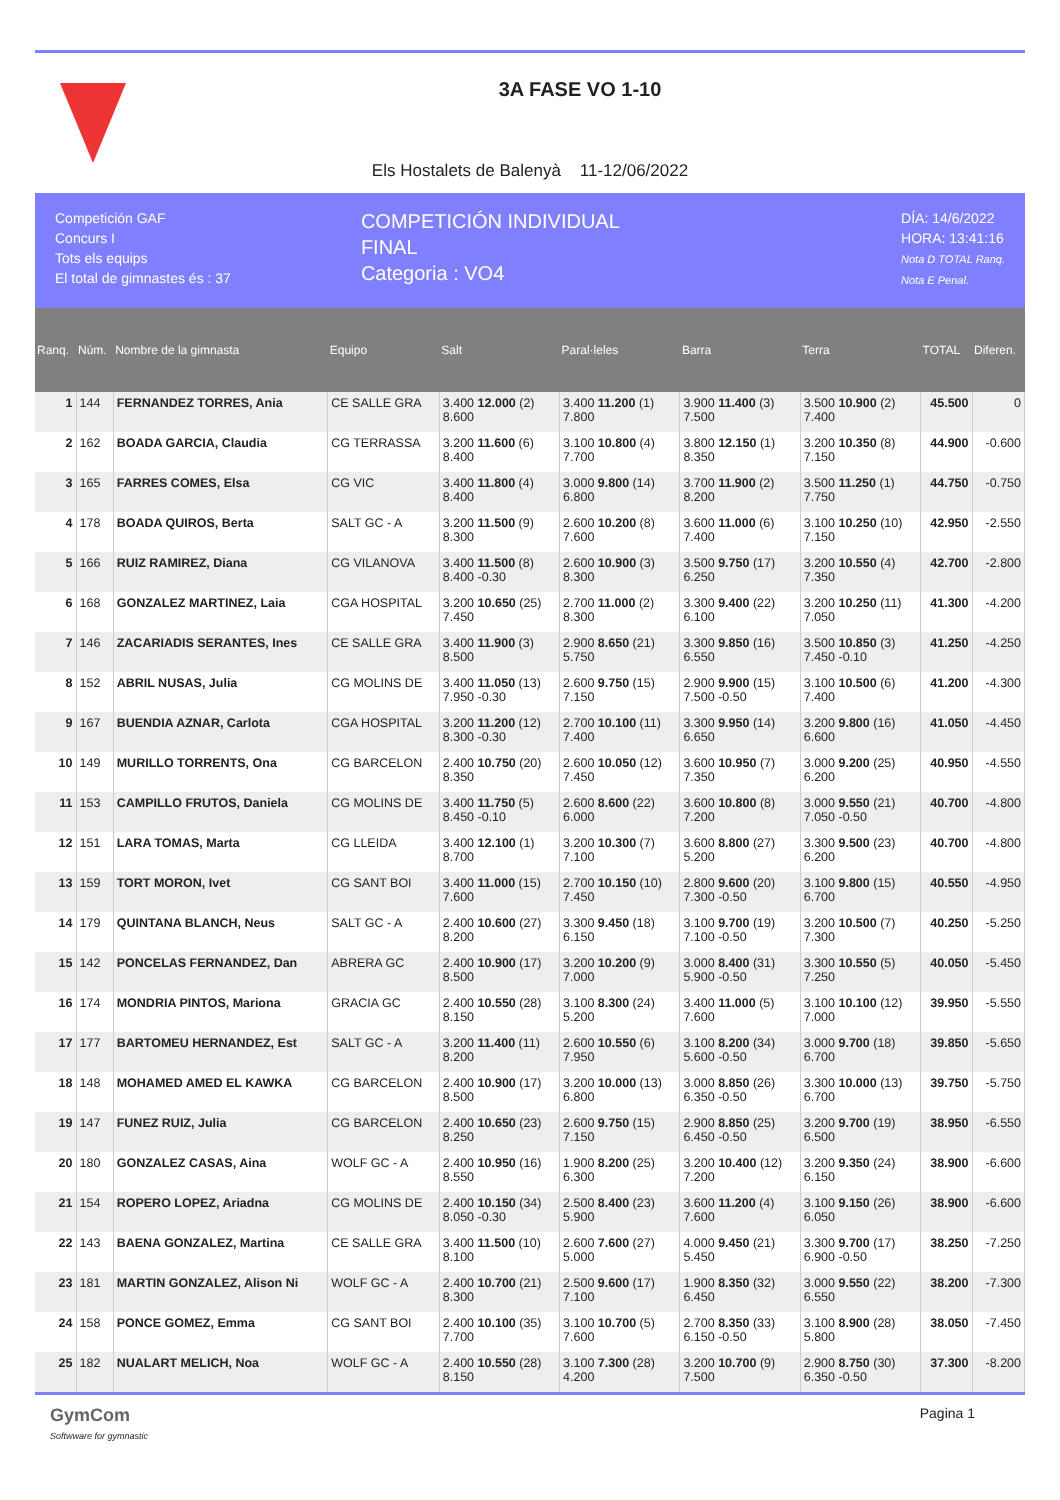3A FASE VO 1-10
Els Hostalets de Balenyà 11-12/06/2022
Competición GAF
Concurs I
Tots els equips
El total de gimnastes és : 37
COMPETICIÓN INDIVIDUAL
FINAL
Categoria : VO4
DÍA: 14/6/2022
HORA: 13:41:16
Nota D TOTAL Ranq.
Nota E Penal.
| Ranq. | Núm. | Nombre de la gimnasta | Equipo | Salt | Paral·leles | Barra | Terra | TOTAL | Diferen. |
| --- | --- | --- | --- | --- | --- | --- | --- | --- | --- |
| 1 | 144 | FERNANDEZ TORRES, Ania | CE SALLE GRA | 3.400 12.000 (2) 8.600 | 3.400 11.200 (1) 7.800 | 3.900 11.400 (3) 7.500 | 3.500 10.900 (2) 7.400 | 45.500 | 0 |
| 2 | 162 | BOADA GARCIA, Claudia | CG TERRASSA | 3.200 11.600 (6) 8.400 | 3.100 10.800 (4) 7.700 | 3.800 12.150 (1) 8.350 | 3.200 10.350 (8) 7.150 | 44.900 | -0.600 |
| 3 | 165 | FARRES COMES, Elsa | CG VIC | 3.400 11.800 (4) 8.400 | 3.000 9.800 (14) 6.800 | 3.700 11.900 (2) 8.200 | 3.500 11.250 (1) 7.750 | 44.750 | -0.750 |
| 4 | 178 | BOADA QUIROS, Berta | SALT GC - A | 3.200 11.500 (9) 8.300 | 2.600 10.200 (8) 7.600 | 3.600 11.000 (6) 7.400 | 3.100 10.250 (10) 7.150 | 42.950 | -2.550 |
| 5 | 166 | RUIZ RAMIREZ, Diana | CG VILANOVA | 3.400 11.500 (8) 8.400 -0.30 | 2.600 10.900 (3) 8.300 | 3.500 9.750 (17) 6.250 | 3.200 10.550 (4) 7.350 | 42.700 | -2.800 |
| 6 | 168 | GONZALEZ MARTINEZ, Laia | CGA HOSPITAL | 3.200 10.650 (25) 7.450 | 2.700 11.000 (2) 8.300 | 3.300 9.400 (22) 6.100 | 3.200 10.250 (11) 7.050 | 41.300 | -4.200 |
| 7 | 146 | ZACARIADIS SERANTES, Ines | CE SALLE GRA | 3.400 11.900 (3) 8.500 | 2.900 8.650 (21) 5.750 | 3.300 9.850 (16) 6.550 | 3.500 10.850 (3) 7.450 -0.10 | 41.250 | -4.250 |
| 8 | 152 | ABRIL NUSAS, Julia | CG MOLINS DE | 3.400 11.050 (13) 7.950 -0.30 | 2.600 9.750 (15) 7.150 | 2.900 9.900 (15) 7.500 -0.50 | 3.100 10.500 (6) 7.400 | 41.200 | -4.300 |
| 9 | 167 | BUENDIA AZNAR, Carlota | CGA HOSPITAL | 3.200 11.200 (12) 8.300 -0.30 | 2.700 10.100 (11) 7.400 | 3.300 9.950 (14) 6.650 | 3.200 9.800 (16) 6.600 | 41.050 | -4.450 |
| 10 | 149 | MURILLO TORRENTS, Ona | CG BARCELON | 2.400 10.750 (20) 8.350 | 2.600 10.050 (12) 7.450 | 3.600 10.950 (7) 7.350 | 3.000 9.200 (25) 6.200 | 40.950 | -4.550 |
| 11 | 153 | CAMPILLO FRUTOS, Daniela | CG MOLINS DE | 3.400 11.750 (5) 8.450 -0.10 | 2.600 8.600 (22) 6.000 | 3.600 10.800 (8) 7.200 | 3.000 9.550 (21) 7.050 -0.50 | 40.700 | -4.800 |
| 12 | 151 | LARA TOMAS, Marta | CG LLEIDA | 3.400 12.100 (1) 8.700 | 3.200 10.300 (7) 7.100 | 3.600 8.800 (27) 5.200 | 3.300 9.500 (23) 6.200 | 40.700 | -4.800 |
| 13 | 159 | TORT MORON, Ivet | CG SANT BOI | 3.400 11.000 (15) 7.600 | 2.700 10.150 (10) 7.450 | 2.800 9.600 (20) 7.300 -0.50 | 3.100 9.800 (15) 6.700 | 40.550 | -4.950 |
| 14 | 179 | QUINTANA BLANCH, Neus | SALT GC - A | 2.400 10.600 (27) 8.200 | 3.300 9.450 (18) 6.150 | 3.100 9.700 (19) 7.100 -0.50 | 3.200 10.500 (7) 7.300 | 40.250 | -5.250 |
| 15 | 142 | PONCELAS FERNANDEZ, Dan | ABRERA GC | 2.400 10.900 (17) 8.500 | 3.200 10.200 (9) 7.000 | 3.000 8.400 (31) 5.900 -0.50 | 3.300 10.550 (5) 7.250 | 40.050 | -5.450 |
| 16 | 174 | MONDRIA PINTOS, Mariona | GRACIA GC | 2.400 10.550 (28) 8.150 | 3.100 8.300 (24) 5.200 | 3.400 11.000 (5) 7.600 | 3.100 10.100 (12) 7.000 | 39.950 | -5.550 |
| 17 | 177 | BARTOMEU HERNANDEZ, Est | SALT GC - A | 3.200 11.400 (11) 8.200 | 2.600 10.550 (6) 7.950 | 3.100 8.200 (34) 5.600 -0.50 | 3.000 9.700 (18) 6.700 | 39.850 | -5.650 |
| 18 | 148 | MOHAMED AMED EL KAWKA | CG BARCELON | 2.400 10.900 (17) 8.500 | 3.200 10.000 (13) 6.800 | 3.000 8.850 (26) 6.350 -0.50 | 3.300 10.000 (13) 6.700 | 39.750 | -5.750 |
| 19 | 147 | FUNEZ RUIZ, Julia | CG BARCELON | 2.400 10.650 (23) 8.250 | 2.600 9.750 (15) 7.150 | 2.900 8.850 (25) 6.450 -0.50 | 3.200 9.700 (19) 6.500 | 38.950 | -6.550 |
| 20 | 180 | GONZALEZ CASAS, Aina | WOLF GC - A | 2.400 10.950 (16) 8.550 | 1.900 8.200 (25) 6.300 | 3.200 10.400 (12) 7.200 | 3.200 9.350 (24) 6.150 | 38.900 | -6.600 |
| 21 | 154 | ROPERO LOPEZ, Ariadna | CG MOLINS DE | 2.400 10.150 (34) 8.050 -0.30 | 2.500 8.400 (23) 5.900 | 3.600 11.200 (4) 7.600 | 3.100 9.150 (26) 6.050 | 38.900 | -6.600 |
| 22 | 143 | BAENA GONZALEZ, Martina | CE SALLE GRA | 3.400 11.500 (10) 8.100 | 2.600 7.600 (27) 5.000 | 4.000 9.450 (21) 5.450 | 3.300 9.700 (17) 6.900 -0.50 | 38.250 | -7.250 |
| 23 | 181 | MARTIN GONZALEZ, Alison Ni | WOLF GC - A | 2.400 10.700 (21) 8.300 | 2.500 9.600 (17) 7.100 | 1.900 8.350 (32) 6.450 | 3.000 9.550 (22) 6.550 | 38.200 | -7.300 |
| 24 | 158 | PONCE GOMEZ, Emma | CG SANT BOI | 2.400 10.100 (35) 7.700 | 3.100 10.700 (5) 7.600 | 2.700 8.350 (33) 6.150 -0.50 | 3.100 8.900 (28) 5.800 | 38.050 | -7.450 |
| 25 | 182 | NUALART MELICH, Noa | WOLF GC - A | 2.400 10.550 (28) 8.150 | 3.100 7.300 (28) 4.200 | 3.200 10.700 (9) 7.500 | 2.900 8.750 (30) 6.350 -0.50 | 37.300 | -8.200 |
GymCom
Softwware for gymnastic
Pagina 1